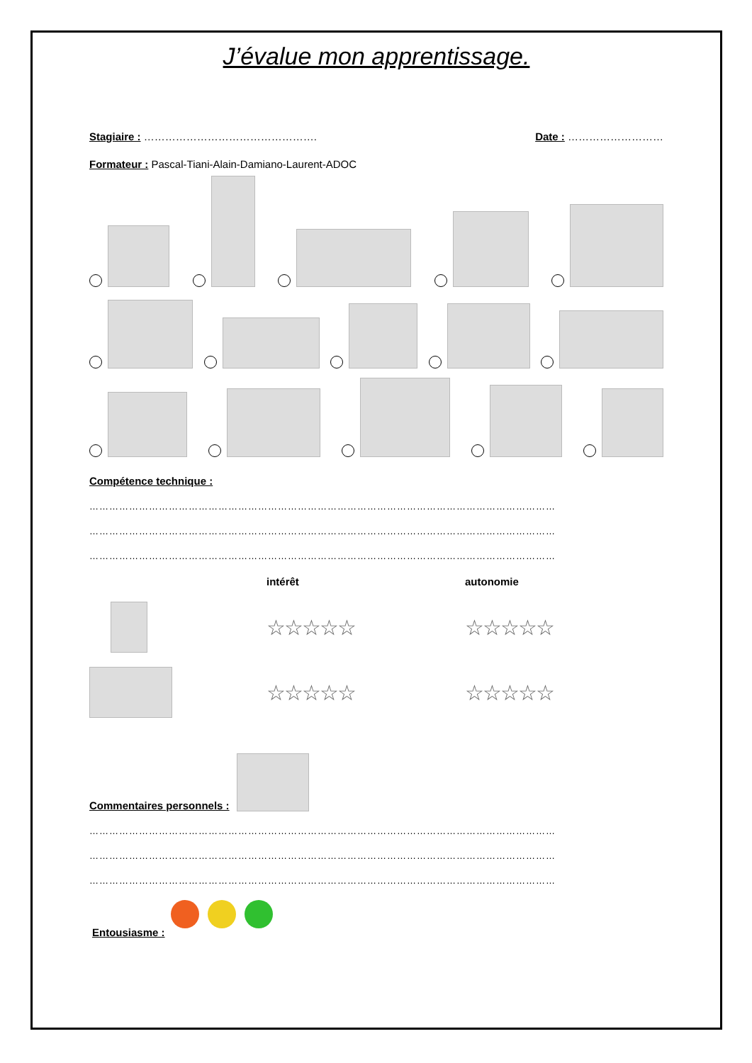J’évalue mon apprentissage.
Stagiaire : …………………………………………. Date : ………………………
Formateur : Pascal-Tiani-Alain-Damiano-Laurent-ADOC
Compétence technique :
……………………………………………………………………………………………………………………………
……………………………………………………………………………………………………………………………
……………………………………………………………………………………………………………………………
intérêt
autonomie
☆☆☆☆☆
☆☆☆☆☆
☆☆☆☆☆
☆☆☆☆☆
Commentaires personnels :
……………………………………………………………………………………………………………………………
……………………………………………………………………………………………………………………………
……………………………………………………………………………………………………………………………
Entousiasme :